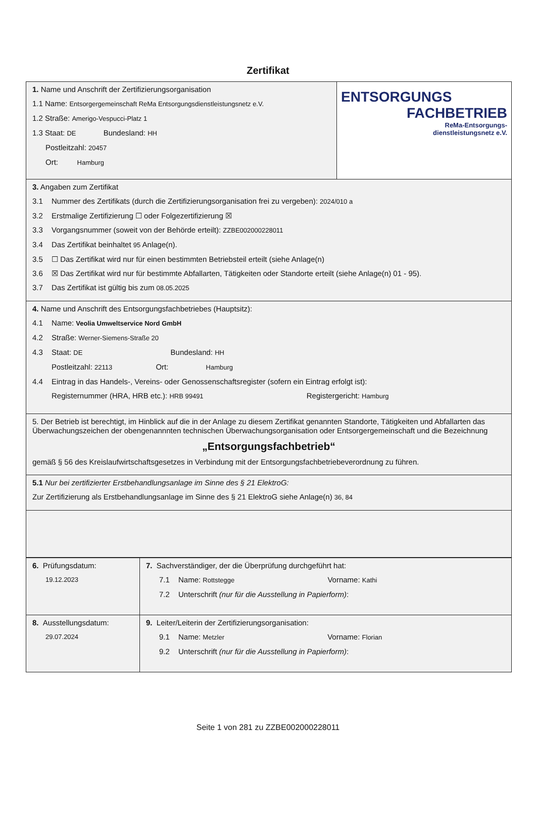Zertifikat
| 1. Name und Anschrift der Zertifizierungsorganisation 1.1 Name: Entsorgergemeinschaft ReMa Entsorgungsdienstleistungsnetz e.V. 1.2 Straße: Amerigo-Vespucci-Platz 1 1.3 Staat: DE Bundesland: HH Postleitzahl: 20457 Ort: Hamburg | ENTSORGUNGS FACHBETRIEB ReMa-Entsorgungs- dienstleistungsnetz e.V. |
| 3. Angaben zum Zertifikat 3.1 Nummer des Zertifikats (durch die Zertifizierungsorganisation frei zu vergeben): 2024/010 a 3.2 Erstmalige Zertifizierung ☐ oder Folgezertifizierung ☒ 3.3 Vorgangsnummer (soweit von der Behörde erteilt): ZZBE002000228011 3.4 Das Zertifikat beinhaltet 95 Anlage(n). 3.5 ☐ Das Zertifikat wird nur für einen bestimmten Betriebsteil erteilt (siehe Anlage(n) 3.6 ☒ Das Zertifikat wird nur für bestimmte Abfallarten, Tätigkeiten oder Standorte erteilt (siehe Anlage(n) 01 - 95). 3.7 Das Zertifikat ist gültig bis zum 08.05.2025 | |
| 4. Name und Anschrift des Entsorgungsfachbetriebes (Hauptsitz): 4.1 Name: Veolia Umweltservice Nord GmbH 4.2 Straße: Werner-Siemens-Straße 20 4.3 Staat: DE Bundesland: HH Postleitzahl: 22113 Ort: Hamburg 4.4 Eintrag in das Handels-, Vereins- oder Genossenschaftsregister (sofern ein Eintrag erfolgt ist): Registernummer (HRA, HRB etc.): HRB 99491 Registergericht: Hamburg | |
| 5. Der Betrieb ist berechtigt, im Hinblick auf die in der Anlage zu diesem Zertifikat genannten Standorte, Tätigkeiten und Abfallarten das Überwachungszeichen der obengenannnten technischen Überwachungsorganisation oder Entsorgergemeinschaft und die Bezeichnung „Entsorgungsfachbetrieb“ gemäß § 56 des Kreislaufwirtschaftsgesetzes in Verbindung mit der Entsorgungsfachbetriebeverordnung zu führen. | |
| 5.1 Nur bei zertifizierter Erstbehandlungsanlage im Sinne des § 21 ElektroG: Zur Zertifizierung als Erstbehandlungsanlage im Sinne des § 21 ElektroG siehe Anlage(n) 36, 84 | |
| 6. Prüfungsdatum: 19.12.2023 | 7. Sachverständiger, der die Überprüfung durchgeführt hat: 7.1 Name: Rottstegge Vorname: Kathi 7.2 Unterschrift (nur für die Ausstellung in Papierform) : |
| 8. Ausstellungsdatum: 29.07.2024 | 9. Leiter/Leiterin der Zertifizierungsorganisation: 9.1 Name: Metzler Vorname: Florian 9.2 Unterschrift (nur für die Ausstellung in Papierform) : |
Seite 1 von 281 zu ZZBE002000228011